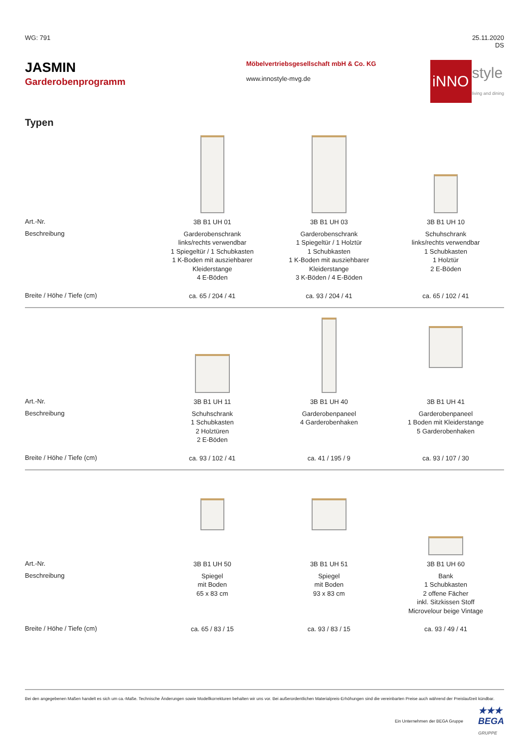WG: 791 25.11.2020
DS
JASMIN
Garderobenprogramm
Möbelvertriebsgesellschaft mbH & Co. KG
www.innostyle-mvg.de
iNNO style
living and dining
Typen
| Art.-Nr. | 3B B1 UH 01 | 3B B1 UH 03 | 3B B1 UH 10 |
| Beschreibung | Garderobenschrank links/rechts verwendbar 1 Spiegeltür / 1 Schubkasten 1 K-Boden mit ausziehbarer Kleiderstange 4 E-Böden | Garderobenschrank 1 Spiegeltür / 1 Holztür 1 Schubkasten 1 K-Boden mit ausziehbarer Kleiderstange 3 K-Böden / 4 E-Böden | Schuhschrank links/rechts verwendbar 1 Schubkasten 1 Holztür 2 E-Böden |
| Breite / Höhe / Tiefe (cm) | ca. 65 / 204 / 41 | ca. 93 / 204 / 41 | ca. 65 / 102 / 41 |
| Art.-Nr. | 3B B1 UH 11 | 3B B1 UH 40 | 3B B1 UH 41 |
| Beschreibung | Schuhschrank 1 Schubkasten 2 Holztüren 2 E-Böden | Garderobenpaneel 4 Garderobenhaken | Garderobenpaneel 1 Boden mit Kleiderstange 5 Garderobenhaken |
| Breite / Höhe / Tiefe (cm) | ca. 93 / 102 / 41 | ca. 41 / 195 / 9 | ca. 93 / 107 / 30 |
| Art.-Nr. | 3B B1 UH 50 | 3B B1 UH 51 | 3B B1 UH 60 |
| Beschreibung | Spiegel mit Boden 65 x 83 cm | Spiegel mit Boden 93 x 83 cm | Bank 1 Schubkasten 2 offene Fächer inkl. Sitzkissen Stoff Microvelour beige Vintage |
| Breite / Höhe / Tiefe (cm) | ca. 65 / 83 / 15 | ca. 93 / 83 / 15 | ca. 93 / 49 / 41 |
Bei den angegebenen Maßen handelt es sich um ca.-Maße. Technische Änderungen sowie Modellkorrekturen behalten wir uns vor. Bei außerordentlichen Materialpreis-Erhöhungen sind die vereinbarten Preise auch während der Preislaufzeit kündbar.
Ein Unternehmen der BEGA Gruppe ★★★
BEGA
GRUPPE